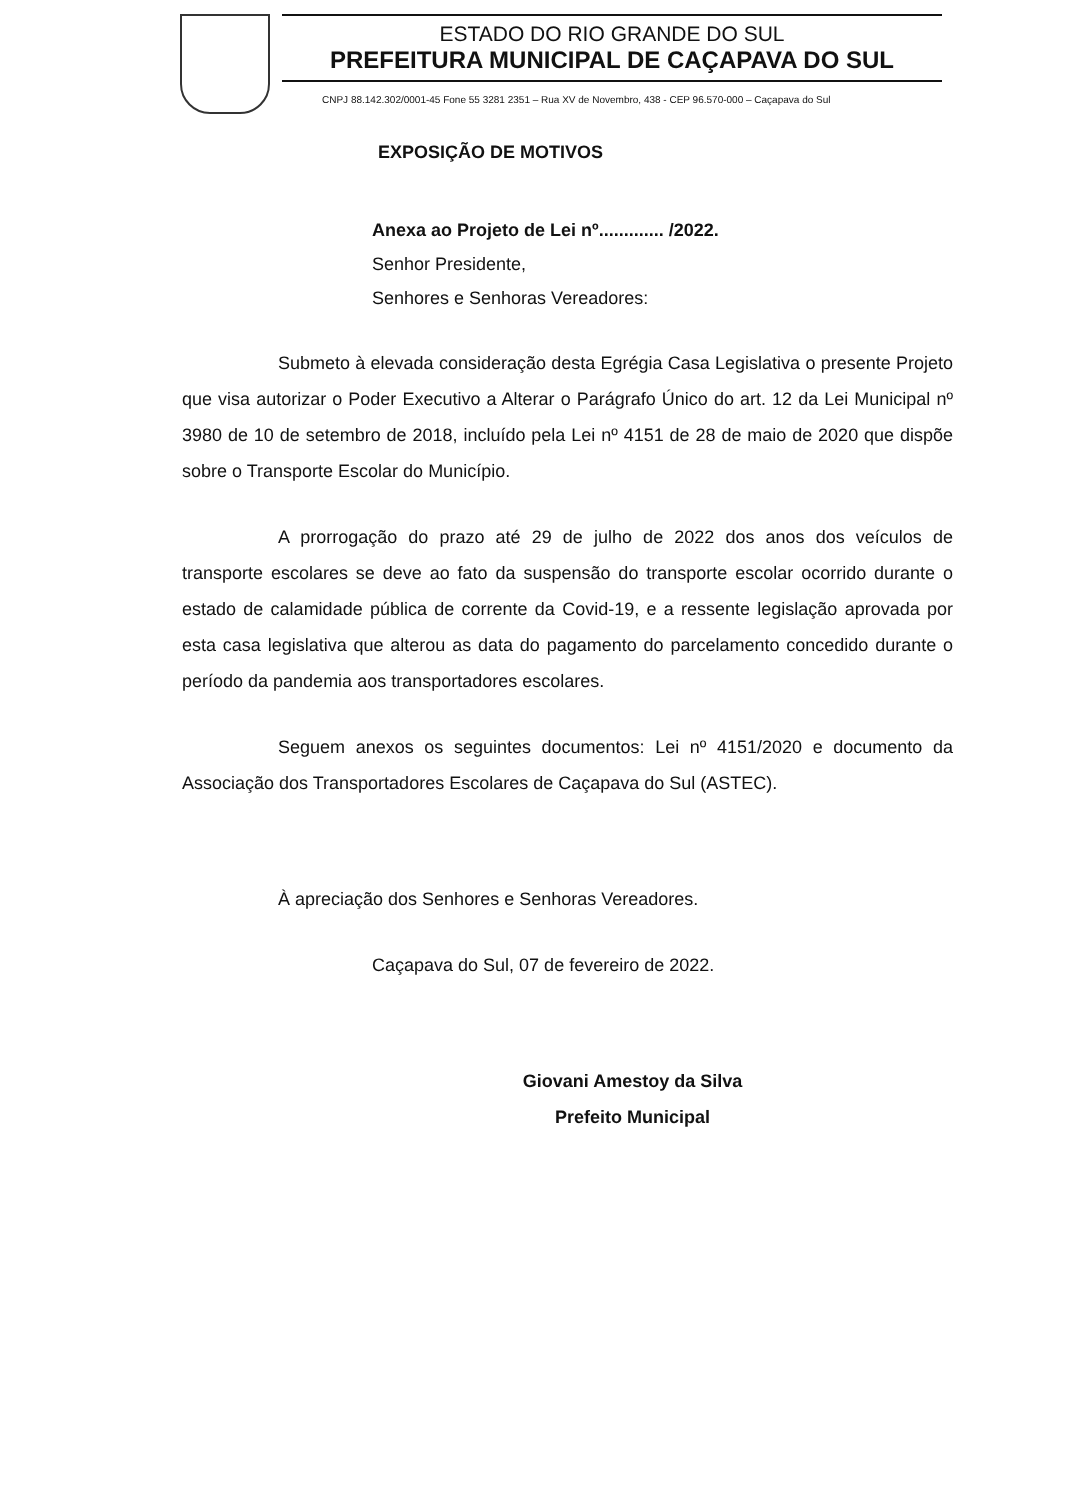ESTADO DO RIO GRANDE DO SUL
PREFEITURA MUNICIPAL DE CAÇAPAVA DO SUL
CNPJ 88.142.302/0001-45 Fone 55 3281 2351 – Rua XV de Novembro, 438 - CEP 96.570-000 – Caçapava do Sul
EXPOSIÇÃO DE MOTIVOS
Anexa ao Projeto de Lei nº............. /2022.
Senhor Presidente,
Senhores e Senhoras Vereadores:
Submeto à elevada consideração desta Egrégia Casa Legislativa o presente Projeto que visa autorizar o Poder Executivo a Alterar o Parágrafo Único do art. 12 da Lei Municipal nº 3980 de 10 de setembro de 2018, incluído pela Lei nº 4151 de 28 de maio de 2020 que dispõe sobre o Transporte Escolar do Município.
A prorrogação do prazo até 29 de julho de 2022 dos anos dos veículos de transporte escolares se deve ao fato da suspensão do transporte escolar ocorrido durante o estado de calamidade pública de corrente da Covid-19, e a ressente legislação aprovada por esta casa legislativa que alterou as data do pagamento do parcelamento concedido durante o período da pandemia aos transportadores escolares.
Seguem anexos os seguintes documentos: Lei nº 4151/2020 e documento da Associação dos Transportadores Escolares de Caçapava do Sul (ASTEC).
À apreciação dos Senhores e Senhoras Vereadores.
Caçapava do Sul, 07 de fevereiro de 2022.
Giovani Amestoy da Silva
Prefeito Municipal